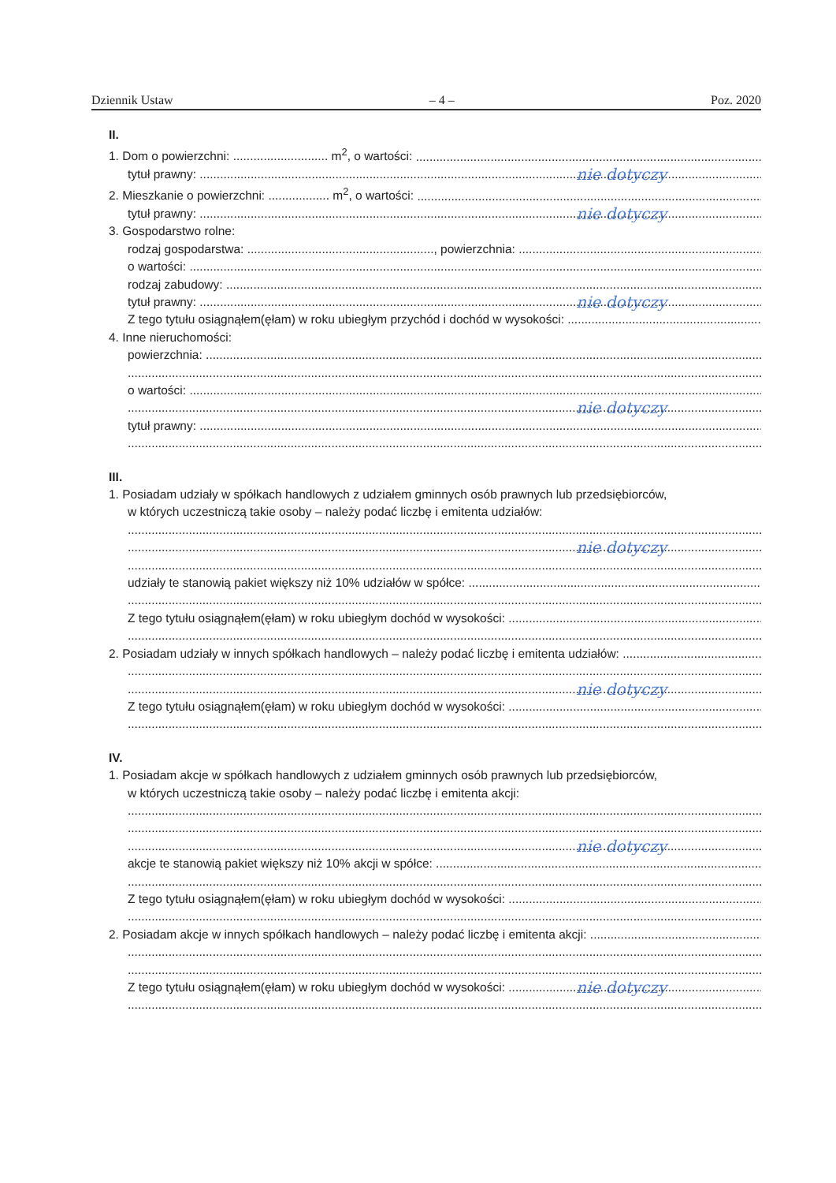Dziennik Ustaw – 4 – Poz. 2020
II.
1. Dom o powierzchni: ............................ m<sup>2</sup>, o wartości:
tytuł prawny: nie dotyczy
2. Mieszkanie o powierzchni: .................. m<sup>2</sup>, o wartości:
tytuł prawny: nie dotyczy
3. Gospodarstwo rolne:
rodzaj gospodarstwa: ......................................................., powierzchnia:
o wartości:
rodzaj zabudowy:
tytuł prawny: nie dotyczy
Z tego tytułu osiągnąłem(ęłam) w roku ubiegłym przychód i dochód w wysokości:
4. Inne nieruchomości:
powierzchnia:
o wartości:
nie dotyczy
tytuł prawny:
III.
1. Posiadam udziały w spółkach handlowych z udziałem gminnych osób prawnych lub przedsiębiorców,
w których uczestniczą takie osoby – należy podać liczbę i emitenta udziałów:
nie dotyczy
udziały te stanowią pakiet większy niż 10% udziałów w spółce:
Z tego tytułu osiągnąłem(ęłam) w roku ubiegłym dochód w wysokości:
2. Posiadam udziały w innych spółkach handlowych – należy podać liczbę i emitenta udziałów:
nie dotyczy
Z tego tytułu osiągnąłem(ęłam) w roku ubiegłym dochód w wysokości:
IV.
1. Posiadam akcje w spółkach handlowych z udziałem gminnych osób prawnych lub przedsiębiorców,
w których uczestniczą takie osoby – należy podać liczbę i emitenta akcji:
nie dotyczy
akcje te stanowią pakiet większy niż 10% akcji w spółce:
Z tego tytułu osiągnąłem(ęłam) w roku ubiegłym dochód w wysokości:
2. Posiadam akcje w innych spółkach handlowych – należy podać liczbę i emitenta akcji:
Z tego tytułu osiągnąłem(ęłam) w roku ubiegłym dochód w wysokości: nie dotyczy